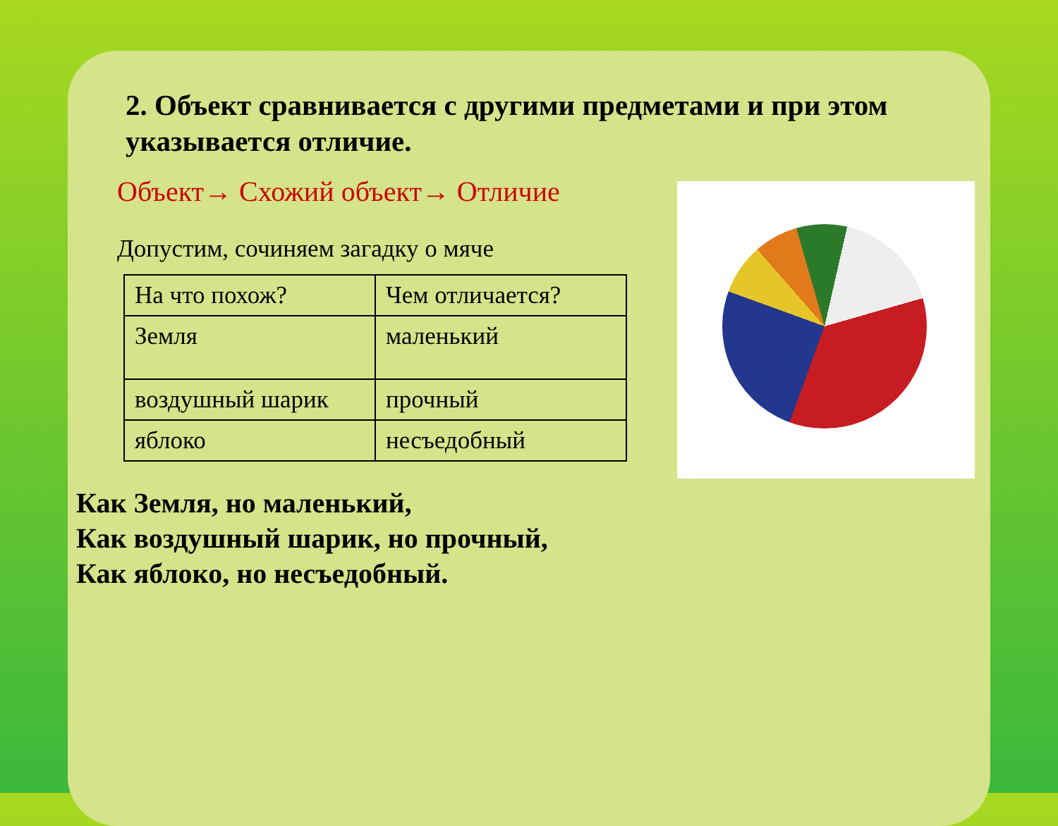2. Объект сравнивается с другими предметами и при этом указывается отличие.
Объект→ Схожий объект→ Отличие
Допустим, сочиняем загадку о мяче
| На что похож? | Чем отличается? |
| Земля | маленький |
| воздушный шарик | прочный |
| яблоко | несъедобный |
Как Земля, но маленький,
Как воздушный шарик, но прочный,
Как яблоко, но несъедобный.